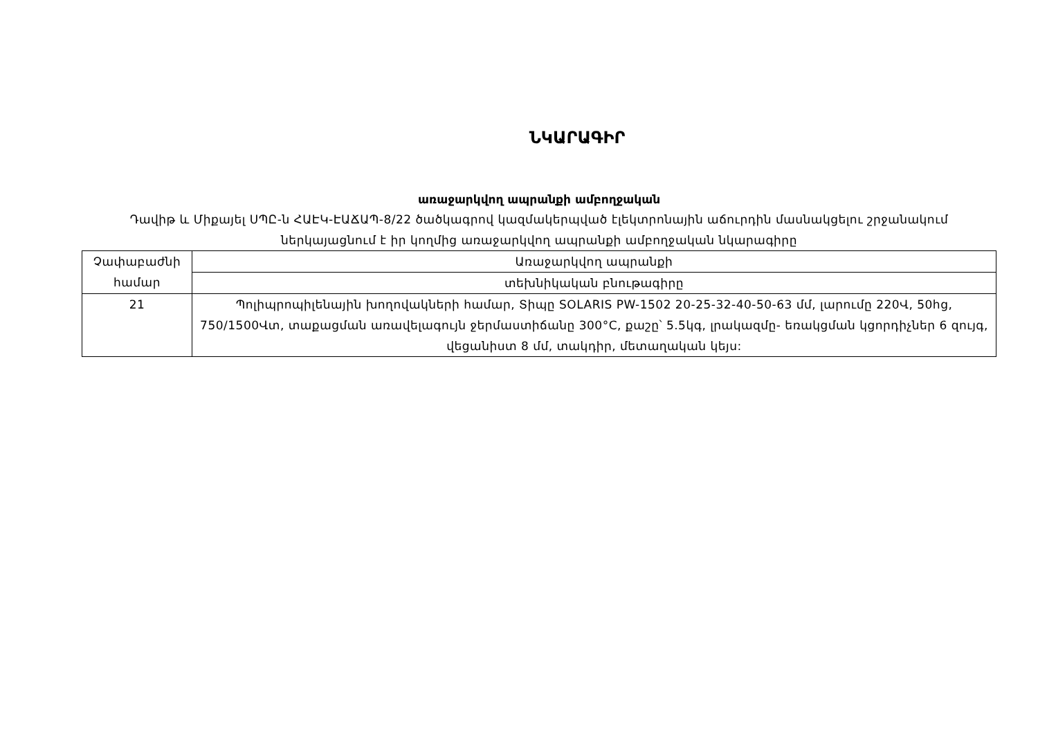ՆԿԱՐԱԳԻՐ
առաջարկվող ապրանքի ամբողջական
Դավիթ և Միքայել ՍՊԸ-ն ՀԱԷԿ-ԷԱՃԱՊ-8/22 ծածկագրով կազմակերպված էլեկտրոնային աճուրդին մասնակցելու շրջանակում ներկայացնում է իր կողմից առաջարկվող ապրանքի ամբողջական նկարագիրը
| Չափաբաժնի համար | Առաջարկվող ապրանքի |
| | տեխնիկական բնութագիրը |
| 21 | Պոլիպրոպիլենային խողովակների համար, Տիպը SOLARIS PW-1502 20-25-32-40-50-63 մմ, լարումը 220Վ, 50hg, 750/1500Վտ, տաքացման առավելագույն ջերմաստիճանը 300°C, քաշը՝ 5.5կգ, լրակազմը- եռակցման կցորդիչներ 6 զույգ, վեցանիստ 8 մմ, տակդիր, մետաղական կեյս: |